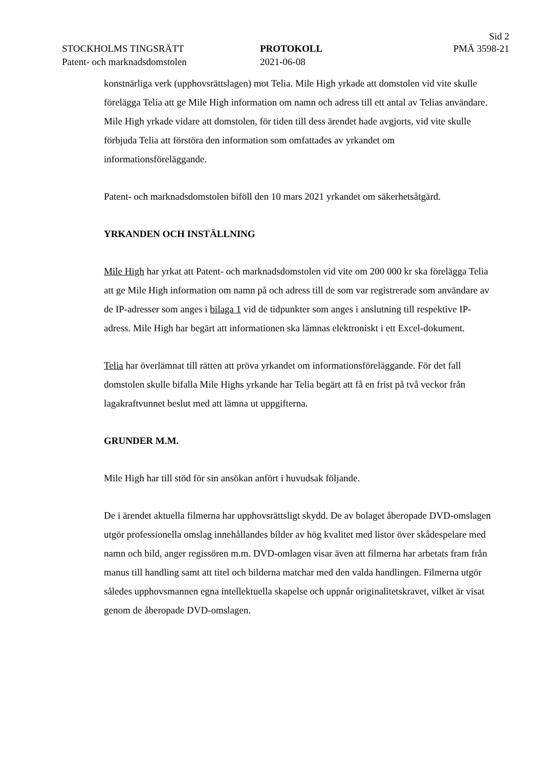Sid 2
STOCKHOLMS TINGSRÄTT
Patent- och marknadsdomstolen
PROTOKOLL
2021-06-08
PMÄ 3598-21
konstnärliga verk (upphovsrättslagen) mot Telia. Mile High yrkade att domstolen vid vite skulle förelägga Telia att ge Mile High information om namn och adress till ett antal av Telias användare. Mile High yrkade vidare att domstolen, för tiden till dess ärendet hade avgjorts, vid vite skulle förbjuda Telia att förstöra den information som omfattades av yrkandet om informationsföreläggande.
Patent- och marknadsdomstolen biföll den 10 mars 2021 yrkandet om säkerhetsåtgärd.
YRKANDEN OCH INSTÄLLNING
Mile High har yrkat att Patent- och marknadsdomstolen vid vite om 200 000 kr ska förelägga Telia att ge Mile High information om namn på och adress till de som var registrerade som användare av de IP-adresser som anges i bilaga 1 vid de tidpunkter som anges i anslutning till respektive IP-adress. Mile High har begärt att informationen ska lämnas elektroniskt i ett Excel-dokument.
Telia har överlämnat till rätten att pröva yrkandet om informationsföreläggande. För det fall domstolen skulle bifalla Mile Highs yrkande har Telia begärt att få en frist på två veckor från lagakraftvunnet beslut med att lämna ut uppgifterna.
GRUNDER M.M.
Mile High har till stöd för sin ansökan anfört i huvudsak följande.
De i ärendet aktuella filmerna har upphovsrättsligt skydd. De av bolaget åberopade DVD-omslagen utgör professionella omslag innehållandes bilder av hög kvalitet med listor över skådespelare med namn och bild, anger regissören m.m. DVD-omlagen visar även att filmerna har arbetats fram från manus till handling samt att titel och bilderna matchar med den valda handlingen. Filmerna utgör således upphovsmannen egna intellektuella skapelse och uppnår originalitetskravet, vilket är visat genom de åberopade DVD-omslagen.